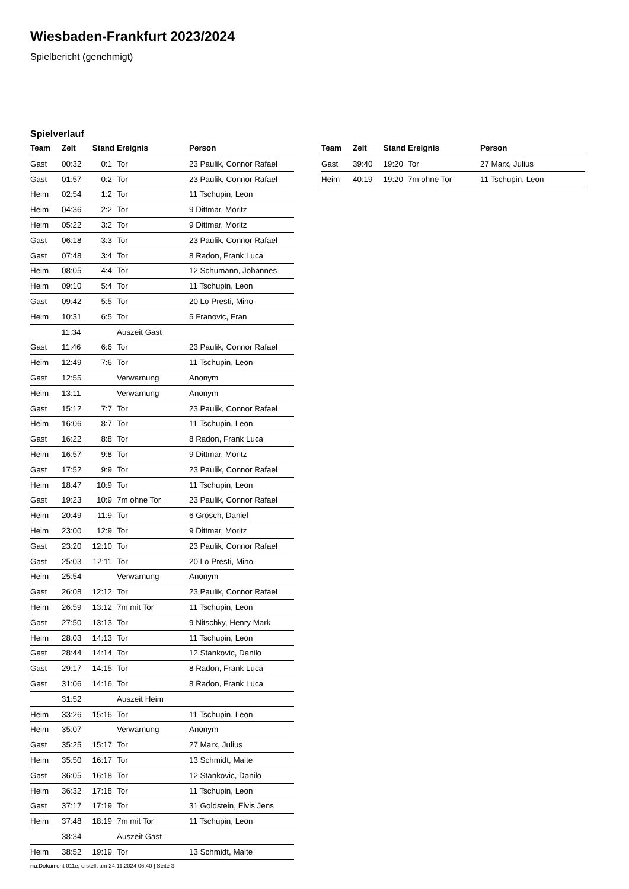Wiesbaden-Frankfurt 2023/2024
Spielbericht (genehmigt)
Spielverlauf
| Team | Zeit | Stand | Ereignis | Person |
| --- | --- | --- | --- | --- |
| Gast | 00:32 | 0:1 | Tor | 23 Paulik, Connor Rafael |
| Gast | 01:57 | 0:2 | Tor | 23 Paulik, Connor Rafael |
| Heim | 02:54 | 1:2 | Tor | 11 Tschupin, Leon |
| Heim | 04:36 | 2:2 | Tor | 9 Dittmar, Moritz |
| Heim | 05:22 | 3:2 | Tor | 9 Dittmar, Moritz |
| Gast | 06:18 | 3:3 | Tor | 23 Paulik, Connor Rafael |
| Gast | 07:48 | 3:4 | Tor | 8 Radon, Frank Luca |
| Heim | 08:05 | 4:4 | Tor | 12 Schumann, Johannes |
| Heim | 09:10 | 5:4 | Tor | 11 Tschupin, Leon |
| Gast | 09:42 | 5:5 | Tor | 20 Lo Presti, Mino |
| Heim | 10:31 | 6:5 | Tor | 5 Franovic, Fran |
| | 11:34 | | Auszeit Gast | |
| Gast | 11:46 | 6:6 | Tor | 23 Paulik, Connor Rafael |
| Heim | 12:49 | 7:6 | Tor | 11 Tschupin, Leon |
| Gast | 12:55 | | Verwarnung | Anonym |
| Heim | 13:11 | | Verwarnung | Anonym |
| Gast | 15:12 | 7:7 | Tor | 23 Paulik, Connor Rafael |
| Heim | 16:06 | 8:7 | Tor | 11 Tschupin, Leon |
| Gast | 16:22 | 8:8 | Tor | 8 Radon, Frank Luca |
| Heim | 16:57 | 9:8 | Tor | 9 Dittmar, Moritz |
| Gast | 17:52 | 9:9 | Tor | 23 Paulik, Connor Rafael |
| Heim | 18:47 | 10:9 | Tor | 11 Tschupin, Leon |
| Gast | 19:23 | 10:9 | 7m ohne Tor | 23 Paulik, Connor Rafael |
| Heim | 20:49 | 11:9 | Tor | 6 Grösch, Daniel |
| Heim | 23:00 | 12:9 | Tor | 9 Dittmar, Moritz |
| Gast | 23:20 | 12:10 | Tor | 23 Paulik, Connor Rafael |
| Gast | 25:03 | 12:11 | Tor | 20 Lo Presti, Mino |
| Heim | 25:54 | | Verwarnung | Anonym |
| Gast | 26:08 | 12:12 | Tor | 23 Paulik, Connor Rafael |
| Heim | 26:59 | 13:12 | 7m mit Tor | 11 Tschupin, Leon |
| Gast | 27:50 | 13:13 | Tor | 9 Nitschky, Henry Mark |
| Heim | 28:03 | 14:13 | Tor | 11 Tschupin, Leon |
| Gast | 28:44 | 14:14 | Tor | 12 Stankovic, Danilo |
| Gast | 29:17 | 14:15 | Tor | 8 Radon, Frank Luca |
| Gast | 31:06 | 14:16 | Tor | 8 Radon, Frank Luca |
| | 31:52 | | Auszeit Heim | |
| Heim | 33:26 | 15:16 | Tor | 11 Tschupin, Leon |
| Heim | 35:07 | | Verwarnung | Anonym |
| Gast | 35:25 | 15:17 | Tor | 27 Marx, Julius |
| Heim | 35:50 | 16:17 | Tor | 13 Schmidt, Malte |
| Gast | 36:05 | 16:18 | Tor | 12 Stankovic, Danilo |
| Heim | 36:32 | 17:18 | Tor | 11 Tschupin, Leon |
| Gast | 37:17 | 17:19 | Tor | 31 Goldstein, Elvis Jens |
| Heim | 37:48 | 18:19 | 7m mit Tor | 11 Tschupin, Leon |
| | 38:34 | | Auszeit Gast | |
| Heim | 38:52 | 19:19 | Tor | 13 Schmidt, Malte |
| Team | Zeit | Stand | Ereignis | Person |
| --- | --- | --- | --- | --- |
| Gast | 39:40 | 19:20 | Tor | 27 Marx, Julius |
| Heim | 40:19 | 19:20 | 7m ohne Tor | 11 Tschupin, Leon |
nu.Dokument 011e, erstellt am 24.11.2024 06:40 | Seite 3